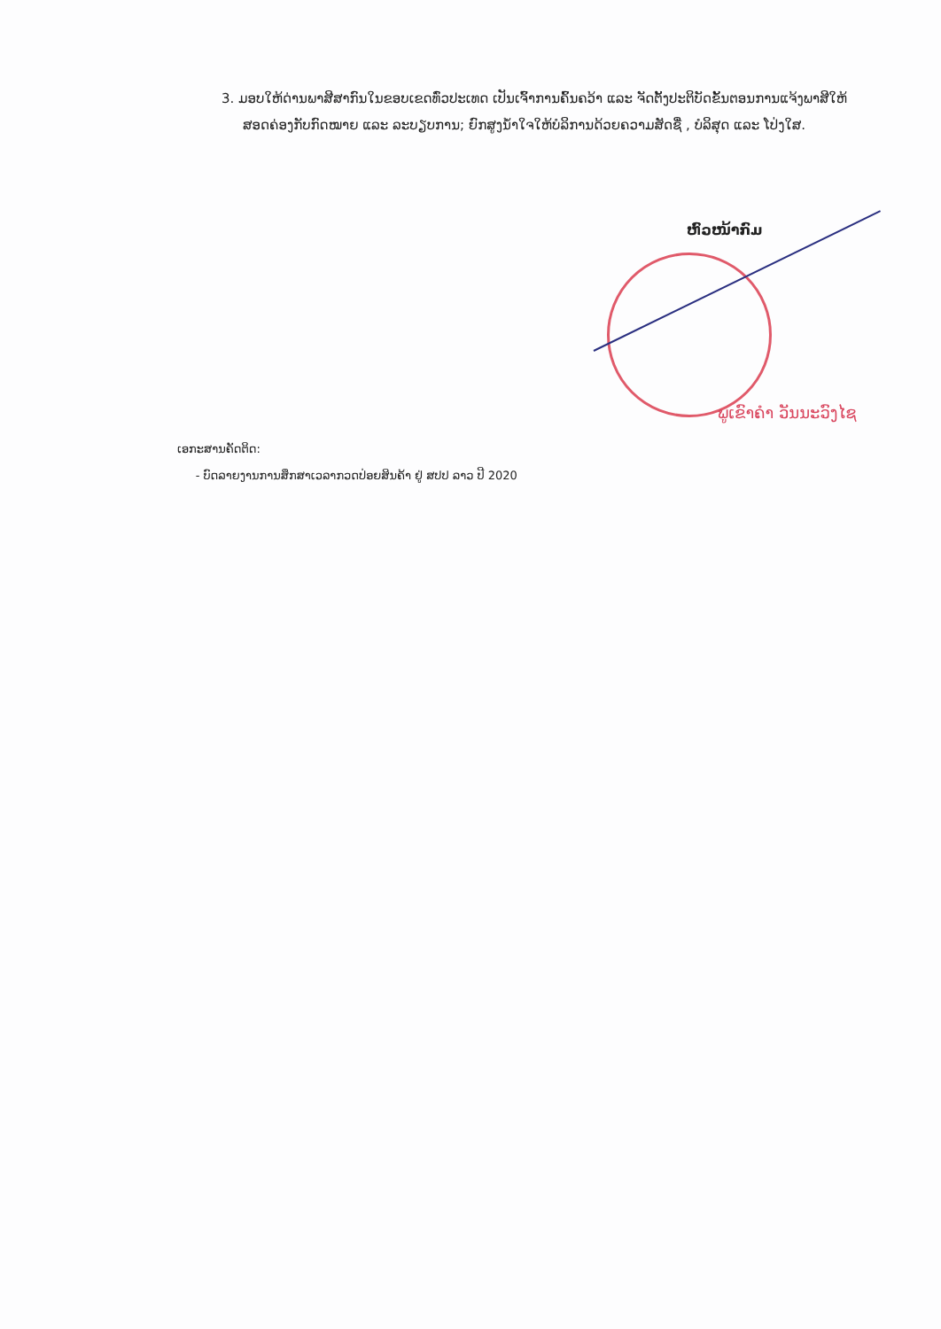3. ມອບໃຫ້ດ່ານພາສີສາກົນໃນຂອບເຂດທົ່ວປະເທດ ເປັນເຈົ້າການຄົ້ນຄວ້າ ແລະ ຈັດຕັ້ງປະຕິບັດຂັ້ນຕອນການແຈ້ງພາສີໃຫ້ສອດຄ່ອງກັບກົດໝາຍ ແລະ ລະບຽບການ; ຍົກສູງນ້ຳໃຈໃຫ້ບໍລິການດ້ວຍຄວາມສັດຊື່ , ບໍລິສຸດ ແລະ ໂປ່ງໃສ.
ຫົວໜ້າກົມ
ພູເຂົາຄຳ ວັນນະວົງໄຊ
ເອກະສານຄັດຕິດ:
- ບົດລາຍງານການສຶກສາເວລາກວດປ່ອຍສິນຄ້າ ຢູ່ ສປປ ລາວ ປີ 2020